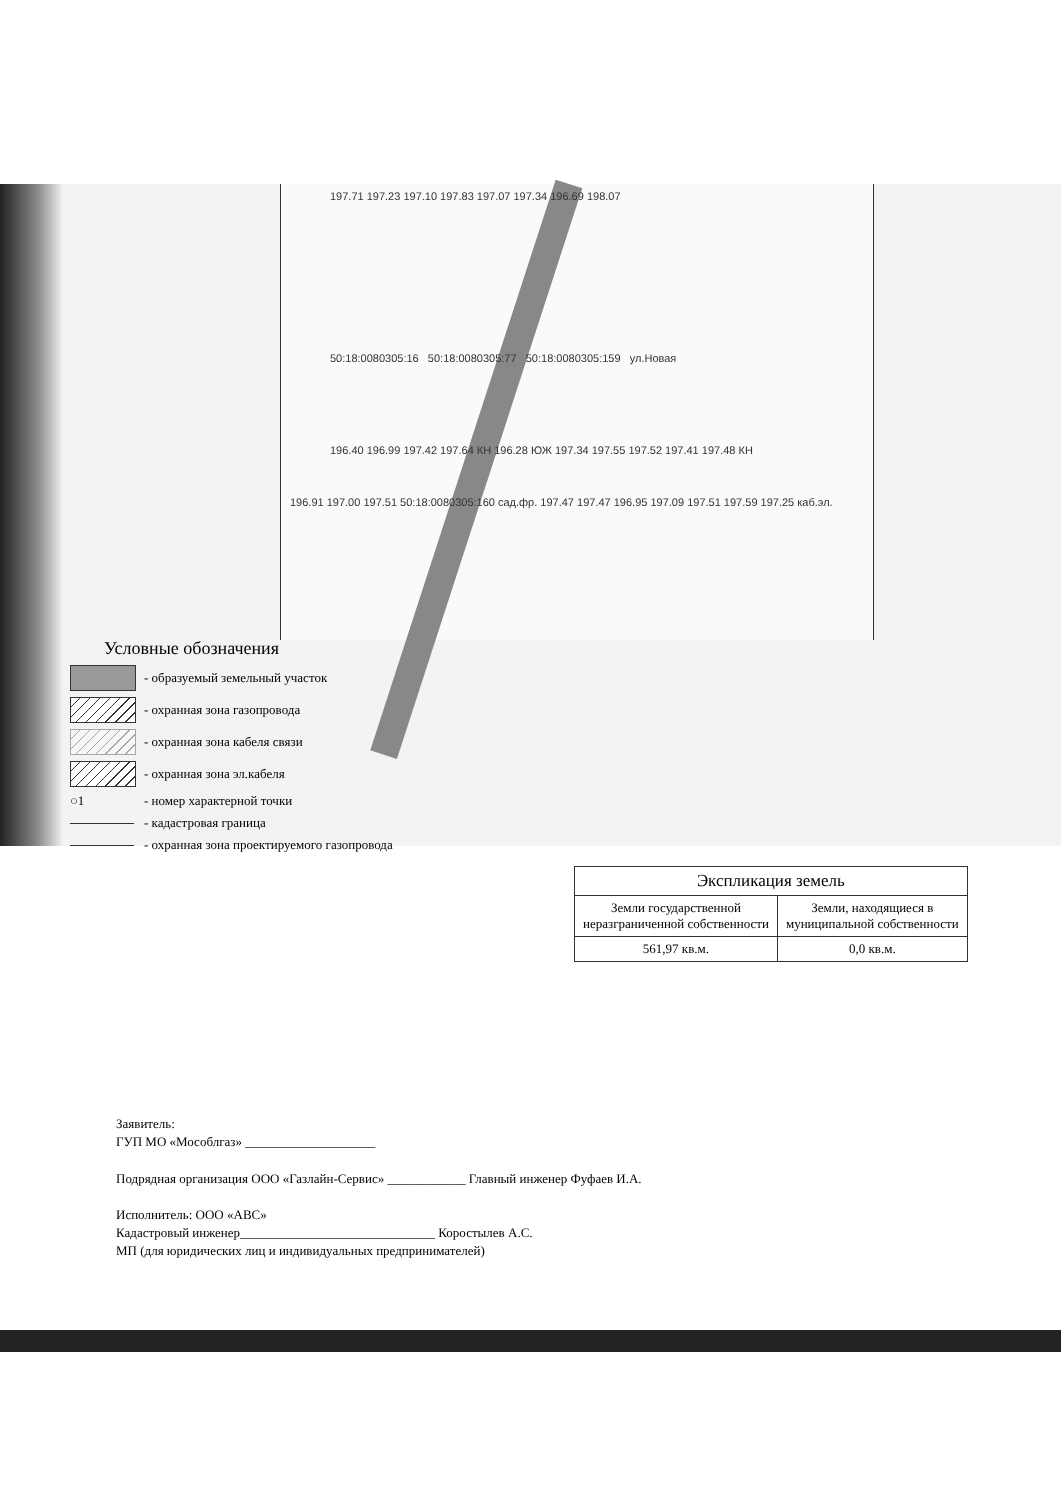197.71 197.23 197.10 197.83 197.07 197.34 196.69 198.07
50:18:0080305:16 50:18:0080305:77 50:18:0080305:159 ул.Новая
196.40 196.99 197.42 197.64 КН 196.28 ЮЖ 197.34 197.55 197.52 197.41 197.48 КН
196.91 197.00 197.51 50:18:0080305:160 сад.фр. 197.47 197.47 196.95 197.09 197.51 197.59 197.25 каб.эл.
Условные обозначения
- образуемый земельный участок
- охранная зона газопровода
- охранная зона кабеля связи
- охранная зона эл.кабеля
○1
- номер характерной точки
- кадастровая граница
- охранная зона проектируемого газопровода
| Экспликация земель | |
| --- | --- |
| Земли государственной неразграниченной собственности | Земли, находящиеся в муниципальной собственности |
| 561,97 кв.м. | 0,0 кв.м. |
Заявитель:
ГУП МО «Мособлгаз» ____________________
Подрядная организация ООО «Газлайн-Сервис» ____________ Главный инженер Фуфаев И.А.
Исполнитель: ООО «АВС»
Кадастровый инженер______________________________ Коростылев А.С.
МП (для юридических лиц и индивидуальных предпринимателей)